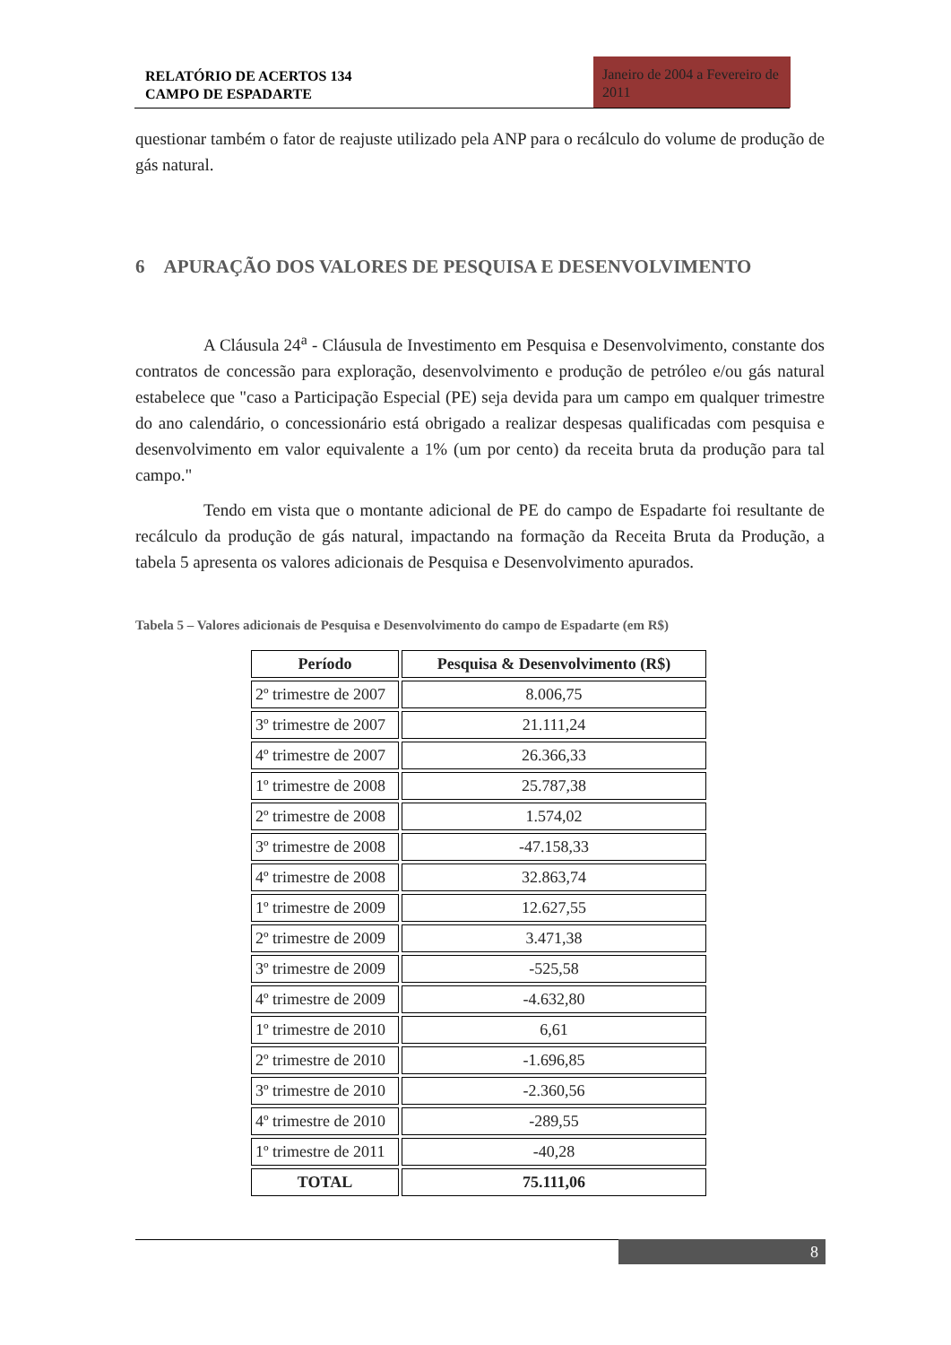RELATÓRIO DE ACERTOS 134
CAMPO DE ESPADARTE
Janeiro de 2004 a Fevereiro de 2011
questionar também o fator de reajuste utilizado pela ANP para o recálculo do volume de produção de gás natural.
6 APURAÇÃO DOS VALORES DE PESQUISA E DESENVOLVIMENTO
A Cláusula 24<sup>a</sup> - Cláusula de Investimento em Pesquisa e Desenvolvimento, constante dos contratos de concessão para exploração, desenvolvimento e produção de petróleo e/ou gás natural estabelece que "caso a Participação Especial (PE) seja devida para um campo em qualquer trimestre do ano calendário, o concessionário está obrigado a realizar despesas qualificadas com pesquisa e desenvolvimento em valor equivalente a 1% (um por cento) da receita bruta da produção para tal campo."
Tendo em vista que o montante adicional de PE do campo de Espadarte foi resultante de recálculo da produção de gás natural, impactando na formação da Receita Bruta da Produção, a tabela 5 apresenta os valores adicionais de Pesquisa e Desenvolvimento apurados.
Tabela 5 – Valores adicionais de Pesquisa e Desenvolvimento do campo de Espadarte (em R$)
| Período | Pesquisa & Desenvolvimento (R$) |
| --- | --- |
| 2º trimestre de 2007 | 8.006,75 |
| 3º trimestre de 2007 | 21.111,24 |
| 4º trimestre de 2007 | 26.366,33 |
| 1º trimestre de 2008 | 25.787,38 |
| 2º trimestre de 2008 | 1.574,02 |
| 3º trimestre de 2008 | -47.158,33 |
| 4º trimestre de 2008 | 32.863,74 |
| 1º trimestre de 2009 | 12.627,55 |
| 2º trimestre de 2009 | 3.471,38 |
| 3º trimestre de 2009 | -525,58 |
| 4º trimestre de 2009 | -4.632,80 |
| 1º trimestre de 2010 | 6,61 |
| 2º trimestre de 2010 | -1.696,85 |
| 3º trimestre de 2010 | -2.360,56 |
| 4º trimestre de 2010 | -289,55 |
| 1º trimestre de 2011 | -40,28 |
| TOTAL | 75.111,06 |
8